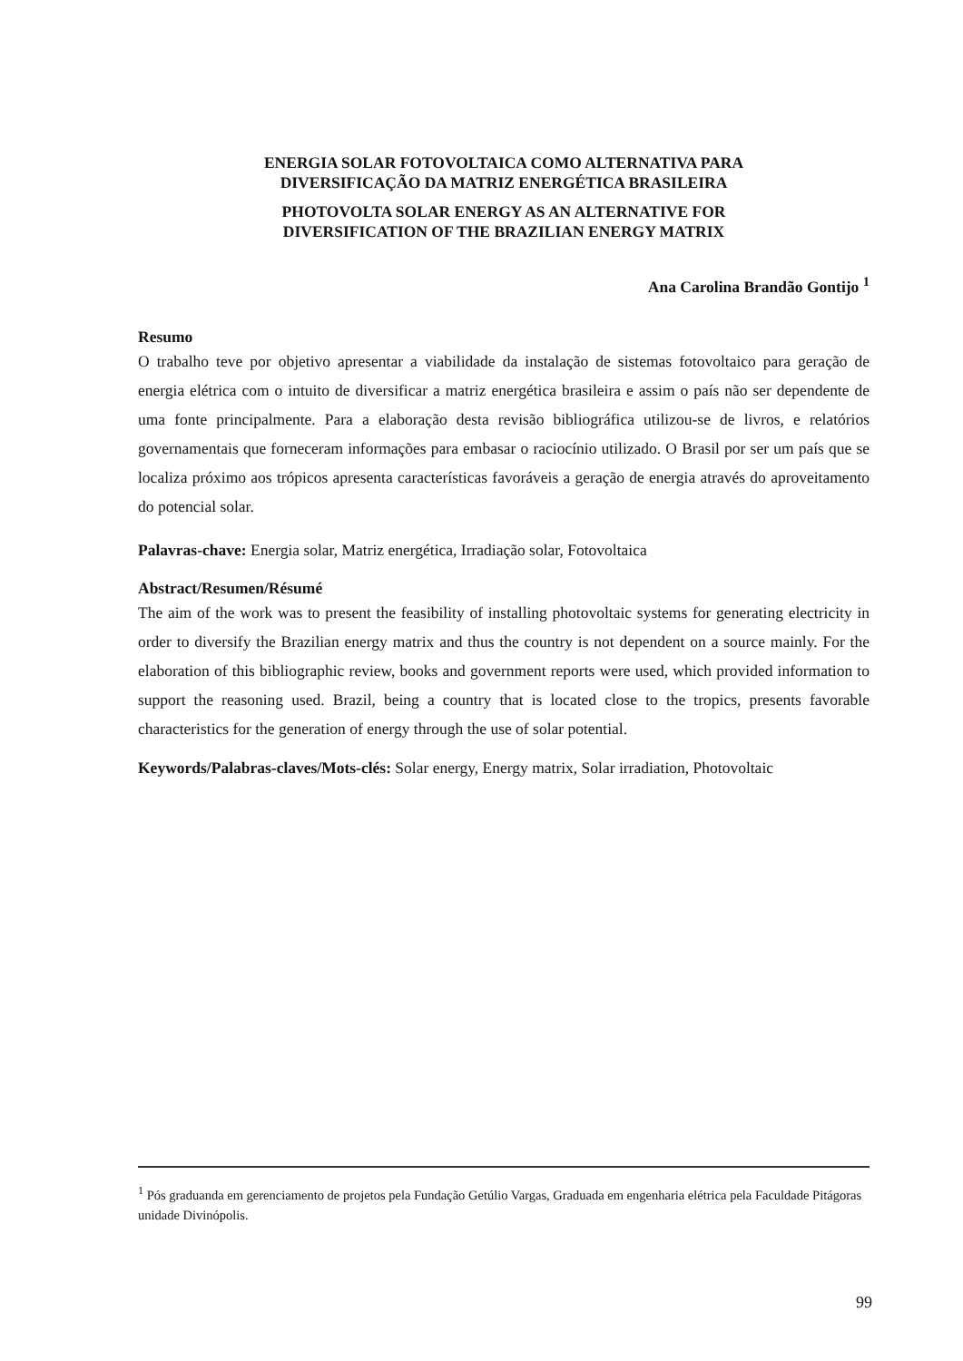ENERGIA SOLAR FOTOVOLTAICA COMO ALTERNATIVA PARA
DIVERSIFICAÇÃO DA MATRIZ ENERGÉTICA BRASILEIRA
PHOTOVOLTA SOLAR ENERGY AS AN ALTERNATIVE FOR
DIVERSIFICATION OF THE BRAZILIAN ENERGY MATRIX
Ana Carolina Brandão Gontijo <sup>1</sup>
Resumo
O trabalho teve por objetivo apresentar a viabilidade da instalação de sistemas fotovoltaico para geração de energia elétrica com o intuito de diversificar a matriz energética brasileira e assim o país não ser dependente de uma fonte principalmente. Para a elaboração desta revisão bibliográfica utilizou-se de livros, e relatórios governamentais que forneceram informações para embasar o raciocínio utilizado. O Brasil por ser um país que se localiza próximo aos trópicos apresenta características favoráveis a geração de energia através do aproveitamento do potencial solar.
Palavras-chave: Energia solar, Matriz energética, Irradiação solar, Fotovoltaica
Abstract/Resumen/Résumé
The aim of the work was to present the feasibility of installing photovoltaic systems for generating electricity in order to diversify the Brazilian energy matrix and thus the country is not dependent on a source mainly. For the elaboration of this bibliographic review, books and government reports were used, which provided information to support the reasoning used. Brazil, being a country that is located close to the tropics, presents favorable characteristics for the generation of energy through the use of solar potential.
Keywords/Palabras-claves/Mots-clés: Solar energy, Energy matrix, Solar irradiation, Photovoltaic
<sup>1</sup> Pós graduanda em gerenciamento de projetos pela Fundação Getúlio Vargas, Graduada em engenharia elétrica pela Faculdade Pitágoras unidade Divinópolis.
99